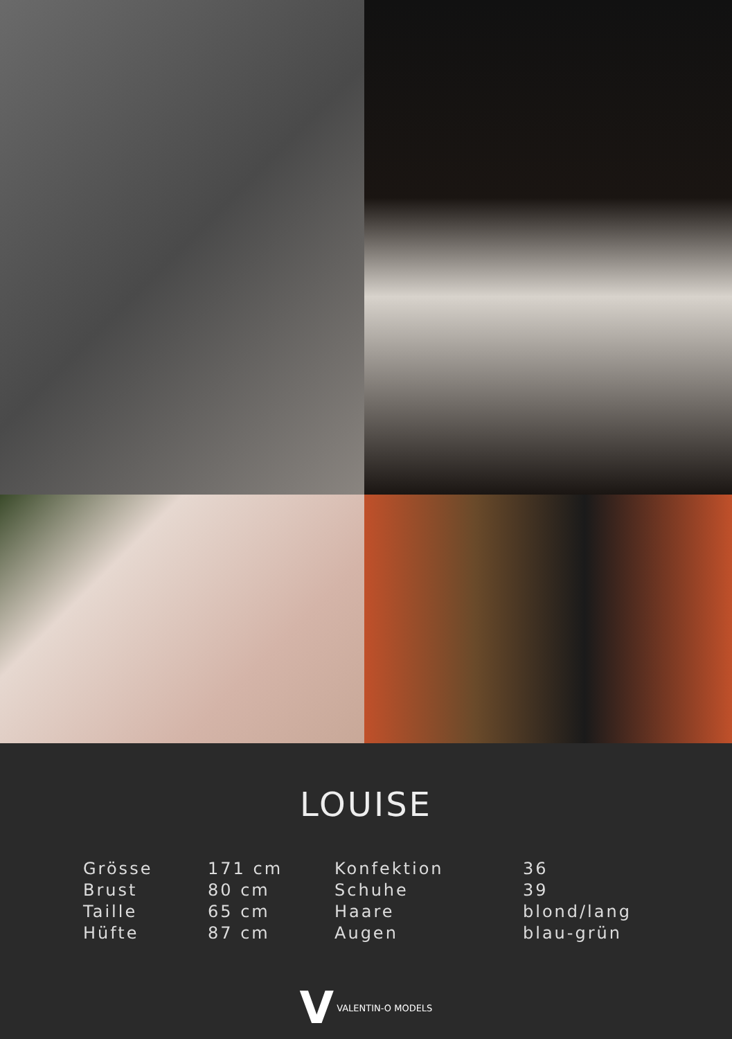LOUISE
| Grösse | 171 cm | Konfektion | 36 |
| Brust | 80 cm | Schuhe | 39 |
| Taille | 65 cm | Haare | blond/lang |
| Hüfte | 87 cm | Augen | blau-grün |
V VALENTIN-O MODELS